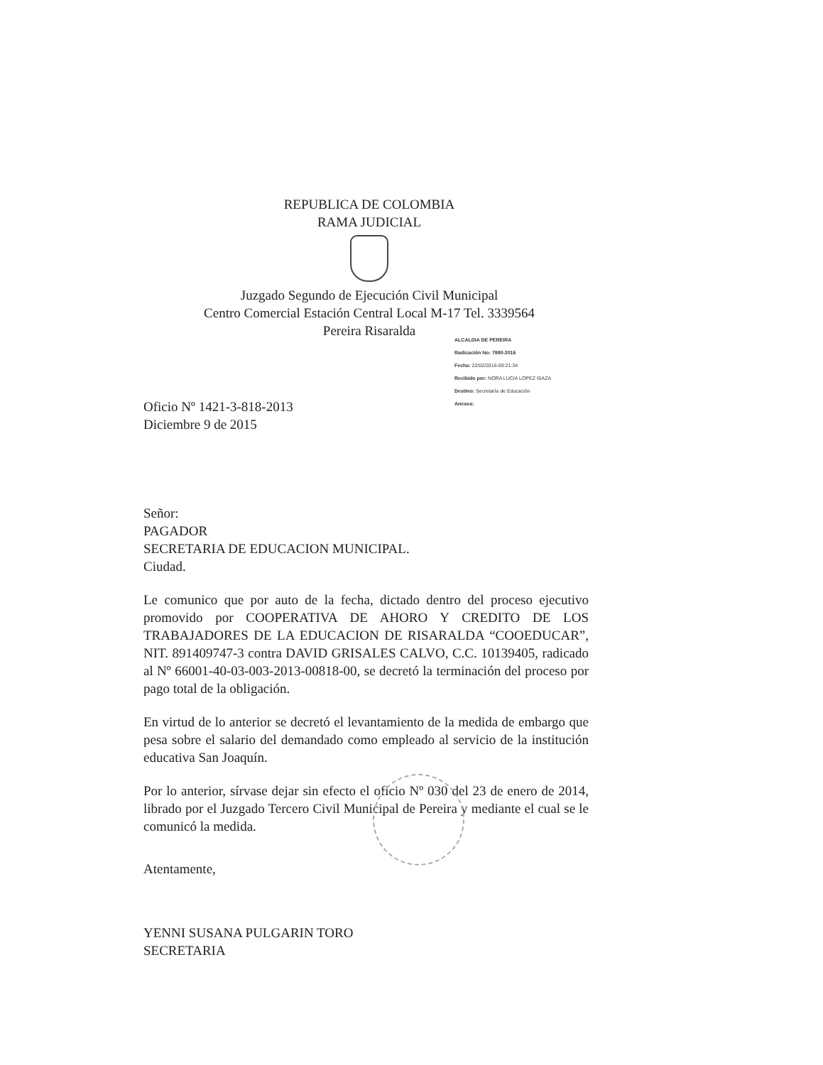REPUBLICA DE COLOMBIA
RAMA JUDICIAL
Juzgado Segundo de Ejecución Civil Municipal
Centro Comercial Estación Central Local M-17 Tel. 3339564
Pereira Risaralda
ALCALDIA DE PEREIRA
Radicación No: 7980-2016
Fecha: 22/02/2016-09:21:34
Recibido por: NORA LUCIA LOPEZ ISAZA
Destino: Secretaría de Educación
Anexos:
Oficio Nº 1421-3-818-2013
Diciembre 9 de 2015
Señor:
PAGADOR
SECRETARIA DE EDUCACION MUNICIPAL.
Ciudad.
Le comunico que por auto de la fecha, dictado dentro del proceso ejecutivo promovido por COOPERATIVA DE AHORO Y CREDITO DE LOS TRABAJADORES DE LA EDUCACION DE RISARALDA “COOEDUCAR”, NIT. 891409747-3 contra DAVID GRISALES CALVO, C.C. 10139405, radicado al Nº 66001-40-03-003-2013-00818-00, se decretó la terminación del proceso por pago total de la obligación.
En virtud de lo anterior se decretó el levantamiento de la medida de embargo que pesa sobre el salario del demandado como empleado al servicio de la institución educativa San Joaquín.
Por lo anterior, sírvase dejar sin efecto el oficio Nº 030 del 23 de enero de 2014, librado por el Juzgado Tercero Civil Municipal de Pereira y mediante el cual se le comunicó la medida.
Atentamente,
YENNI SUSANA PULGARIN TORO
SECRETARIA